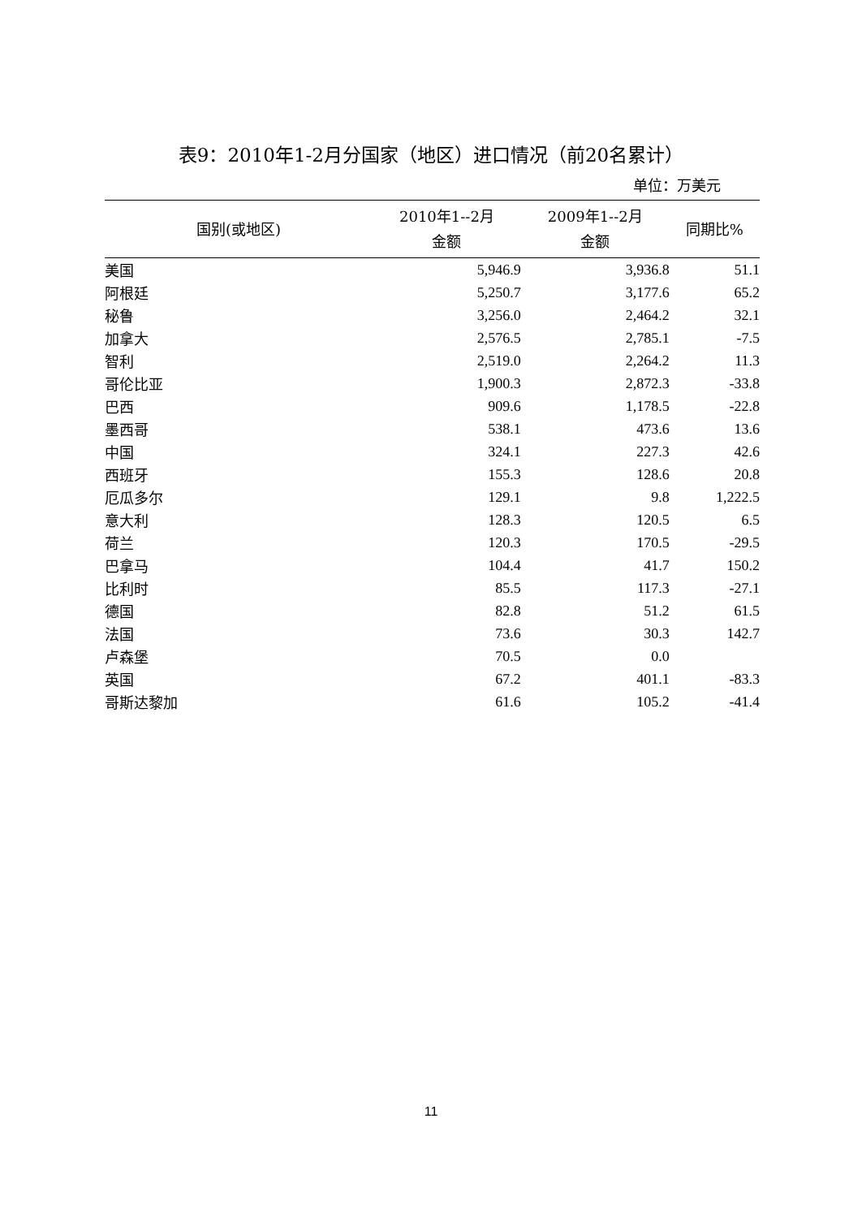表9：2010年1-2月分国家（地区）进口情况（前20名累计）
单位：万美元
| 国别(或地区) | 2010年1--2月 金额 | 2009年1--2月 金额 | 同期比% |
| --- | --- | --- | --- |
| 美国 | 5,946.9 | 3,936.8 | 51.1 |
| 阿根廷 | 5,250.7 | 3,177.6 | 65.2 |
| 秘鲁 | 3,256.0 | 2,464.2 | 32.1 |
| 加拿大 | 2,576.5 | 2,785.1 | -7.5 |
| 智利 | 2,519.0 | 2,264.2 | 11.3 |
| 哥伦比亚 | 1,900.3 | 2,872.3 | -33.8 |
| 巴西 | 909.6 | 1,178.5 | -22.8 |
| 墨西哥 | 538.1 | 473.6 | 13.6 |
| 中国 | 324.1 | 227.3 | 42.6 |
| 西班牙 | 155.3 | 128.6 | 20.8 |
| 厄瓜多尔 | 129.1 | 9.8 | 1,222.5 |
| 意大利 | 128.3 | 120.5 | 6.5 |
| 荷兰 | 120.3 | 170.5 | -29.5 |
| 巴拿马 | 104.4 | 41.7 | 150.2 |
| 比利时 | 85.5 | 117.3 | -27.1 |
| 德国 | 82.8 | 51.2 | 61.5 |
| 法国 | 73.6 | 30.3 | 142.7 |
| 卢森堡 | 70.5 | 0.0 | |
| 英国 | 67.2 | 401.1 | -83.3 |
| 哥斯达黎加 | 61.6 | 105.2 | -41.4 |
11